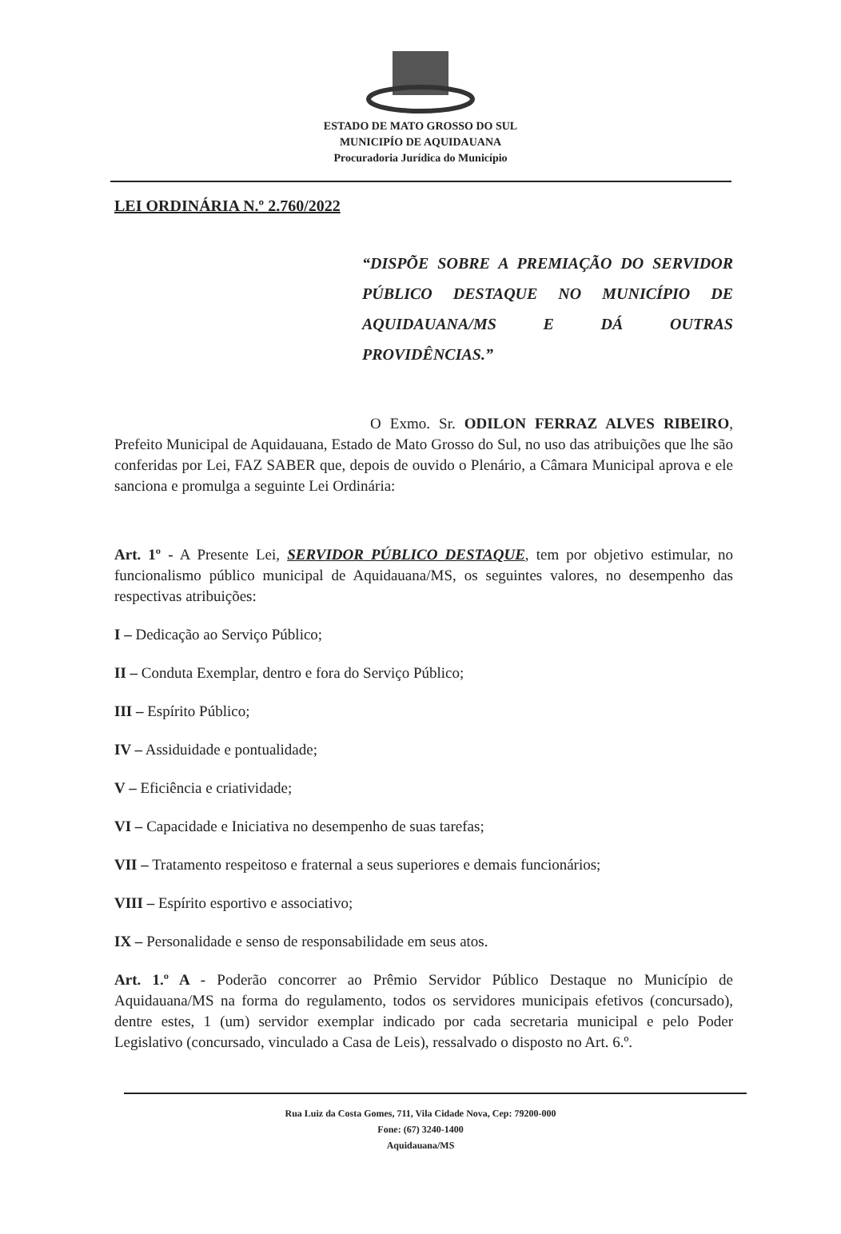ESTADO DE MATO GROSSO DO SUL
MUNICIPÍO DE AQUIDAUANA
Procuradoria Jurídica do Município
LEI ORDINÁRIA N.º 2.760/2022
“DISPÕE SOBRE A PREMIAÇÃO DO SERVIDOR PÚBLICO DESTAQUE NO MUNICÍPIO DE AQUIDAUANA/MS E DÁ OUTRAS PROVIDÊNCIAS.”
O Exmo. Sr. ODILON FERRAZ ALVES RIBEIRO, Prefeito Municipal de Aquidauana, Estado de Mato Grosso do Sul, no uso das atribuições que lhe são conferidas por Lei, FAZ SABER que, depois de ouvido o Plenário, a Câmara Municipal aprova e ele sanciona e promulga a seguinte Lei Ordinária:
Art. 1º - A Presente Lei, SERVIDOR PÚBLICO DESTAQUE, tem por objetivo estimular, no funcionalismo público municipal de Aquidauana/MS, os seguintes valores, no desempenho das respectivas atribuições:
I – Dedicação ao Serviço Público;
II – Conduta Exemplar, dentro e fora do Serviço Público;
III – Espírito Público;
IV – Assiduidade e pontualidade;
V – Eficiência e criatividade;
VI – Capacidade e Iniciativa no desempenho de suas tarefas;
VII – Tratamento respeitoso e fraternal a seus superiores e demais funcionários;
VIII – Espírito esportivo e associativo;
IX – Personalidade e senso de responsabilidade em seus atos.
Art. 1.º A - Poderão concorrer ao Prêmio Servidor Público Destaque no Município de Aquidauana/MS na forma do regulamento, todos os servidores municipais efetivos (concursado), dentre estes, 1 (um) servidor exemplar indicado por cada secretaria municipal e pelo Poder Legislativo (concursado, vinculado a Casa de Leis), ressalvado o disposto no Art. 6.º.
Rua Luiz da Costa Gomes, 711, Vila Cidade Nova, Cep: 79200-000
Fone: (67) 3240-1400
Aquidauana/MS